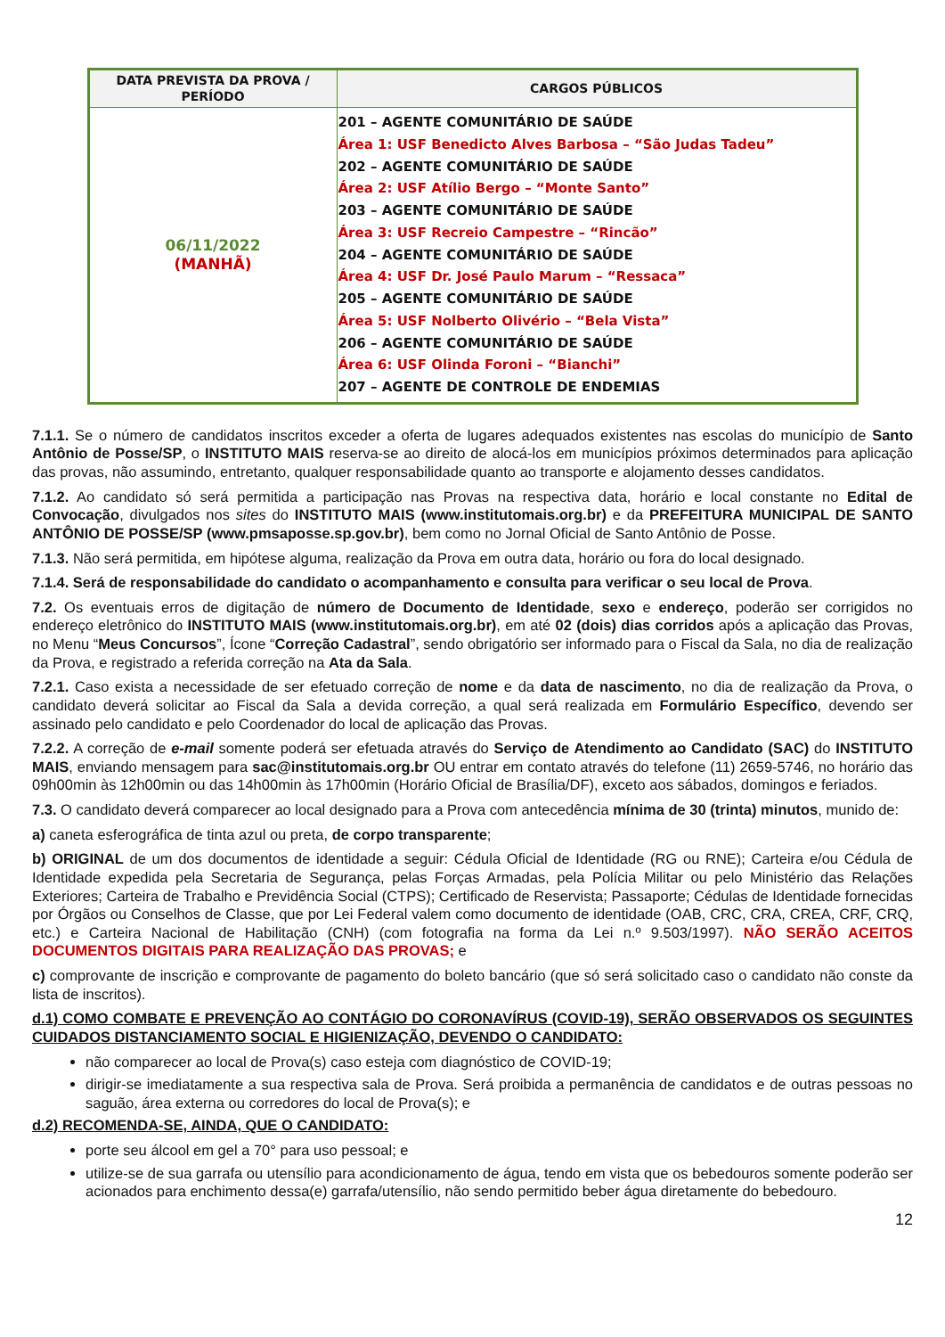| DATA PREVISTA DA PROVA / PERÍODO | CARGOS PÚBLICOS |
| --- | --- |
| 06/11/2022 (MANHÃ) | 201 – AGENTE COMUNITÁRIO DE SAÚDE Área 1: USF Benedicto Alves Barbosa – “São Judas Tadeu” 202 – AGENTE COMUNITÁRIO DE SAÚDE Área 2: USF Atílio Bergo – “Monte Santo” 203 – AGENTE COMUNITÁRIO DE SAÚDE Área 3: USF Recreio Campestre – “Rincão” 204 – AGENTE COMUNITÁRIO DE SAÚDE Área 4: USF Dr. José Paulo Marum – “Ressaca” 205 – AGENTE COMUNITÁRIO DE SAÚDE Área 5: USF Nolberto Olivério – “Bela Vista” 206 – AGENTE COMUNITÁRIO DE SAÚDE Área 6: USF Olinda Foroni – “Bianchi” 207 – AGENTE DE CONTROLE DE ENDEMIAS |
7.1.1. Se o número de candidatos inscritos exceder a oferta de lugares adequados existentes nas escolas do município de Santo Antônio de Posse/SP, o INSTITUTO MAIS reserva-se ao direito de alocá-los em municípios próximos determinados para aplicação das provas, não assumindo, entretanto, qualquer responsabilidade quanto ao transporte e alojamento desses candidatos.
7.1.2. Ao candidato só será permitida a participação nas Provas na respectiva data, horário e local constante no Edital de Convocação, divulgados nos sites do INSTITUTO MAIS (www.institutomais.org.br) e da PREFEITURA MUNICIPAL DE SANTO ANTÔNIO DE POSSE/SP (www.pmsaposse.sp.gov.br), bem como no Jornal Oficial de Santo Antônio de Posse.
7.1.3. Não será permitida, em hipótese alguma, realização da Prova em outra data, horário ou fora do local designado.
7.1.4. Será de responsabilidade do candidato o acompanhamento e consulta para verificar o seu local de Prova.
7.2. Os eventuais erros de digitação de número de Documento de Identidade, sexo e endereço, poderão ser corrigidos no endereço eletrônico do INSTITUTO MAIS (www.institutomais.org.br), em até 02 (dois) dias corridos após a aplicação das Provas, no Menu “Meus Concursos”, Ícone “Correção Cadastral”, sendo obrigatório ser informado para o Fiscal da Sala, no dia de realização da Prova, e registrado a referida correção na Ata da Sala.
7.2.1. Caso exista a necessidade de ser efetuado correção de nome e da data de nascimento, no dia de realização da Prova, o candidato deverá solicitar ao Fiscal da Sala a devida correção, a qual será realizada em Formulário Específico, devendo ser assinado pelo candidato e pelo Coordenador do local de aplicação das Provas.
7.2.2. A correção de e-mail somente poderá ser efetuada através do Serviço de Atendimento ao Candidato (SAC) do INSTITUTO MAIS, enviando mensagem para sac@institutomais.org.br OU entrar em contato através do telefone (11) 2659-5746, no horário das 09h00min às 12h00min ou das 14h00min às 17h00min (Horário Oficial de Brasília/DF), exceto aos sábados, domingos e feriados.
7.3. O candidato deverá comparecer ao local designado para a Prova com antecedência mínima de 30 (trinta) minutos, munido de:
a) caneta esferográfica de tinta azul ou preta, de corpo transparente;
b) ORIGINAL de um dos documentos de identidade a seguir: Cédula Oficial de Identidade (RG ou RNE); Carteira e/ou Cédula de Identidade expedida pela Secretaria de Segurança, pelas Forças Armadas, pela Polícia Militar ou pelo Ministério das Relações Exteriores; Carteira de Trabalho e Previdência Social (CTPS); Certificado de Reservista; Passaporte; Cédulas de Identidade fornecidas por Órgãos ou Conselhos de Classe, que por Lei Federal valem como documento de identidade (OAB, CRC, CRA, CREA, CRF, CRQ, etc.) e Carteira Nacional de Habilitação (CNH) (com fotografia na forma da Lei n.º 9.503/1997). NÃO SERÃO ACEITOS DOCUMENTOS DIGITAIS PARA REALIZAÇÃO DAS PROVAS; e
c) comprovante de inscrição e comprovante de pagamento do boleto bancário (que só será solicitado caso o candidato não conste da lista de inscritos).
d.1) COMO COMBATE E PREVENÇÃO AO CONTÁGIO DO CORONAVÍRUS (COVID-19), SERÃO OBSERVADOS OS SEGUINTES CUIDADOS DISTANCIAMENTO SOCIAL E HIGIENIZAÇÃO, DEVENDO O CANDIDATO:
não comparecer ao local de Prova(s) caso esteja com diagnóstico de COVID-19;
dirigir-se imediatamente a sua respectiva sala de Prova. Será proibida a permanência de candidatos e de outras pessoas no saguão, área externa ou corredores do local de Prova(s); e
d.2) RECOMENDA-SE, AINDA, QUE O CANDIDATO:
porte seu álcool em gel a 70° para uso pessoal; e
utilize-se de sua garrafa ou utensílio para acondicionamento de água, tendo em vista que os bebedouros somente poderão ser acionados para enchimento dessa(e) garrafa/utensílio, não sendo permitido beber água diretamente do bebedouro.
12